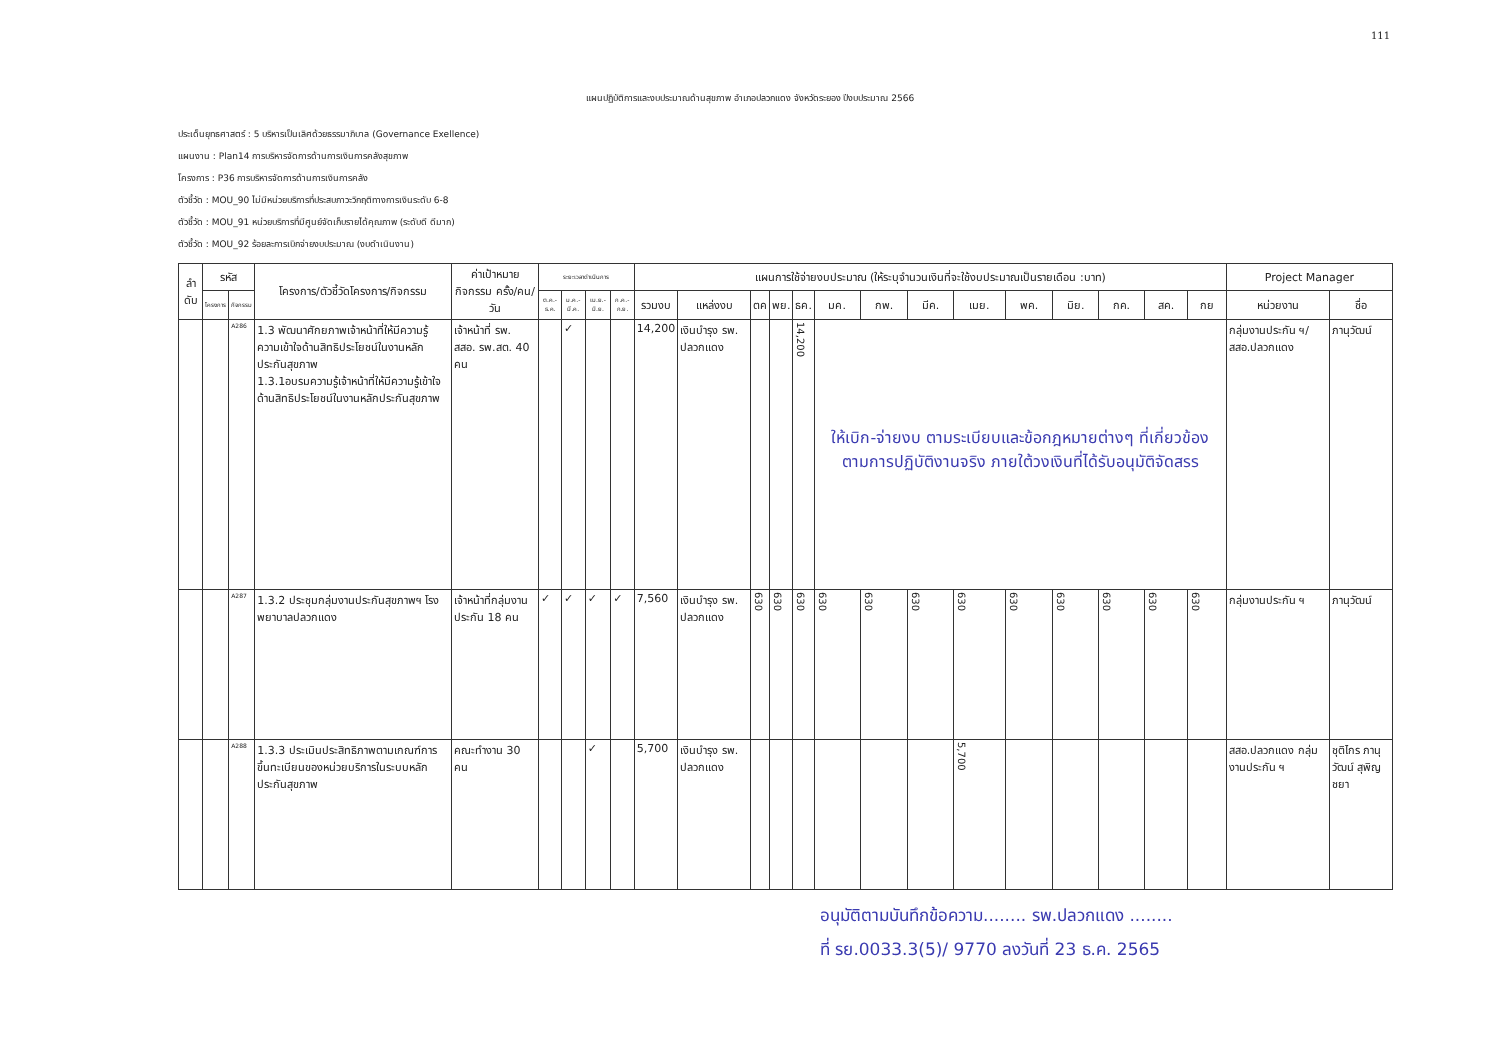111
แผนปฏิบัติการและงบประมาณด้านสุขภาพ อำเภอปลวกแดง จังหวัดระยอง ปีงบประมาณ 2566
ประเด็นยุทธศาสตร์ : 5 บริหารเป็นเลิศด้วยธรรมาภิบาล (Governance Exellence)
แผนงาน : Plan14 การบริหารจัดการด้านการเงินการคลังสุขภาพ
โครงการ : P36 การบริหารจัดการด้านการเงินการคลัง
ตัวชี้วัด : MOU_90 ไม่มีหน่วยบริการที่ประสบภาวะวิกฤติทางการเงินระดับ 6-8
ตัวชี้วัด : MOU_91 หน่วยบริการที่มีศูนย์จัดเก็บรายได้คุณภาพ (ระดับดี ดีมาก)
ตัวชี้วัด : MOU_92 ร้อยละการเบิกจ่ายงบประมาณ (งบดำเนินงาน)
| ลำ ดับ | รหัส | | โครงการ/ตัวชี้วัดโครงการ/กิจกรรม | ค่าเป้าหมายกิจกรรม ครั้ง/คน/วัน | ระยะเวลาดำเนินการ | | | | แผนการใช้จ่ายงบประมาณ (ให้ระบุจำนวนเงินที่จะใช้งบประมาณเป็นรายเดือน :บาท) | | | | | | | | | | | | | | Project Manager | |
| --- | --- | --- | --- | --- | --- | --- | --- | --- | --- | --- | --- | --- | --- | --- | --- | --- | --- | --- | --- | --- | --- | --- | --- | --- |
| | โครงการ | กิจกรรม | | | ต.ค.-ธ.ค. | ม.ค.-มี.ค. | เม.ย.-มิ.ย. | ก.ค.-ก.ย. | รวมงบ | แหล่งงบ | ตค | พย. | ธค. | มค. | กพ. | มีค. | เมย. | พค. | มิย. | กค. | สค. | กย | หน่วยงาน | ชื่อ |
| | | A286 | 1.3 พัฒนาศักยภาพเจ้าหน้าที่ให้มีความรู้ความเข้าใจด้านสิทธิประโยชน์ในงานหลักประกันสุขภาพ 1.3.1อบรมความรู้เจ้าหน้าที่ให้มีความรู้เข้าใจด้านสิทธิประโยชน์ในงานหลักประกันสุขภาพ | เจ้าหน้าที่ รพ. สสอ. รพ.สต. 40 คน | | ✓ | | | 14,200 | เงินบำรุง รพ. ปลวกแดง | | | 14,200 | ให้เบิก-จ่ายงบ ตามระเบียบและข้อกฎหมายต่างๆ ที่เกี่ยวข้อง ตามการปฏิบัติงานจริง ภายใต้วงเงินที่ได้รับอนุมัติจัดสรร | | | | | | | | | กลุ่มงานประกัน ฯ/ สสอ.ปลวกแดง | ภานุวัฒน์ |
| | | A287 | 1.3.2 ประชุมกลุ่มงานประกันสุขภาพฯ โรงพยาบาลปลวกแดง | เจ้าหน้าที่กลุ่มงานประกัน 18 คน | ✓ | ✓ | ✓ | ✓ | 7,560 | เงินบำรุง รพ. ปลวกแดง | 630 | 630 | 630 | 630 | 630 | 630 | 630 | 630 | 630 | 630 | 630 | 630 | กลุ่มงานประกัน ฯ | ภานุวัฒน์ |
| | | A288 | 1.3.3 ประเมินประสิทธิภาพตามเกณฑ์การขึ้นทะเบียนของหน่วยบริการในระบบหลักประกันสุขภาพ | คณะทำงาน 30 คน | | | ✓ | | 5,700 | เงินบำรุง รพ. ปลวกแดง | | | | | | | 5,700 | | | | | | สสอ.ปลวกแดง กลุ่มงานประกัน ฯ | ชุติไกร ภานุวัฒน์ สุพิญชยา |
อนุมัติตามบันทึกข้อความ........ รพ.ปลวกแดง ........
ที่ รย.0033.3(5)/ 9770 ลงวันที่ 23 ธ.ค. 2565